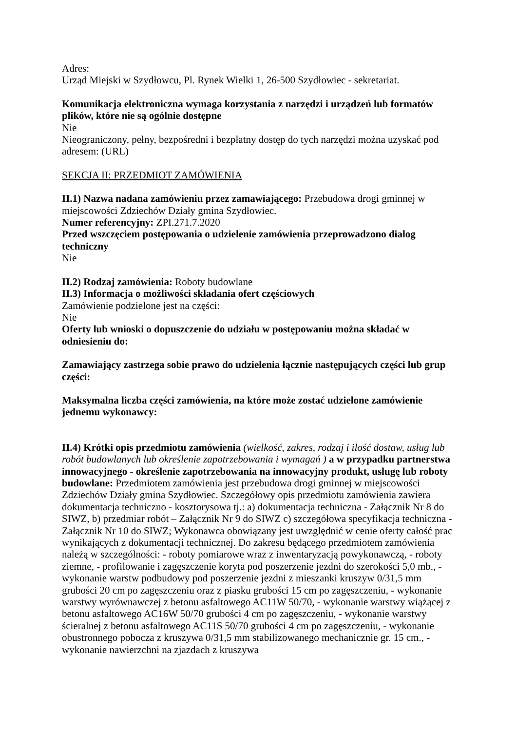Adres:
Urząd Miejski w Szydłowcu, Pl. Rynek Wielki 1, 26-500 Szydłowiec - sekretariat.
Komunikacja elektroniczna wymaga korzystania z narzędzi i urządzeń lub formatów plików, które nie są ogólnie dostępne
Nie
Nieograniczony, pełny, bezpośredni i bezpłatny dostęp do tych narzędzi można uzyskać pod adresem: (URL)
SEKCJA II: PRZEDMIOT ZAMÓWIENIA
II.1) Nazwa nadana zamówieniu przez zamawiającego: Przebudowa drogi gminnej w miejscowości Zdziechów Działy gmina Szydłowiec.
Numer referencyjny: ZPI.271.7.2020
Przed wszczęciem postępowania o udzielenie zamówienia przeprowadzono dialog techniczny
Nie
II.2) Rodzaj zamówienia: Roboty budowlane
II.3) Informacja o możliwości składania ofert częściowych
Zamówienie podzielone jest na części:
Nie
Oferty lub wnioski o dopuszczenie do udziału w postępowaniu można składać w odniesieniu do:
Zamawiający zastrzega sobie prawo do udzielenia łącznie następujących części lub grup części:
Maksymalna liczba części zamówienia, na które może zostać udzielone zamówienie jednemu wykonawcy:
II.4) Krótki opis przedmiotu zamówienia (wielkość, zakres, rodzaj i ilość dostaw, usług lub robót budowlanych lub określenie zapotrzebowania i wymagań ) a w przypadku partnerstwa innowacyjnego - określenie zapotrzebowania na innowacyjny produkt, usługę lub roboty budowlane: Przedmiotem zamówienia jest przebudowa drogi gminnej w miejscowości Zdziechów Działy gmina Szydłowiec. Szczegółowy opis przedmiotu zamówienia zawiera dokumentacja techniczno - kosztorysowa tj.: a) dokumentacja techniczna - Załącznik Nr 8 do SIWZ, b) przedmiar robót – Załącznik Nr 9 do SIWZ c) szczegółowa specyfikacja techniczna - Załącznik Nr 10 do SIWZ; Wykonawca obowiązany jest uwzględnić w cenie oferty całość prac wynikających z dokumentacji technicznej. Do zakresu będącego przedmiotem zamówienia należą w szczególności: - roboty pomiarowe wraz z inwentaryzacją powykonawczą, - roboty ziemne, - profilowanie i zagęszczenie koryta pod poszerzenie jezdni do szerokości 5,0 mb., - wykonanie warstw podbudowy pod poszerzenie jezdni z mieszanki kruszyw 0/31,5 mm grubości 20 cm po zagęszczeniu oraz z piasku grubości 15 cm po zagęszczeniu, - wykonanie warstwy wyrównawczej z betonu asfaltowego AC11W 50/70, - wykonanie warstwy wiążącej z betonu asfaltowego AC16W 50/70 grubości 4 cm po zagęszczeniu, - wykonanie warstwy ścieralnej z betonu asfaltowego AC11S 50/70 grubości 4 cm po zagęszczeniu, - wykonanie obustronnego pobocza z kruszywa 0/31,5 mm stabilizowanego mechanicznie gr. 15 cm., - wykonanie nawierzchni na zjazdach z kruszywa